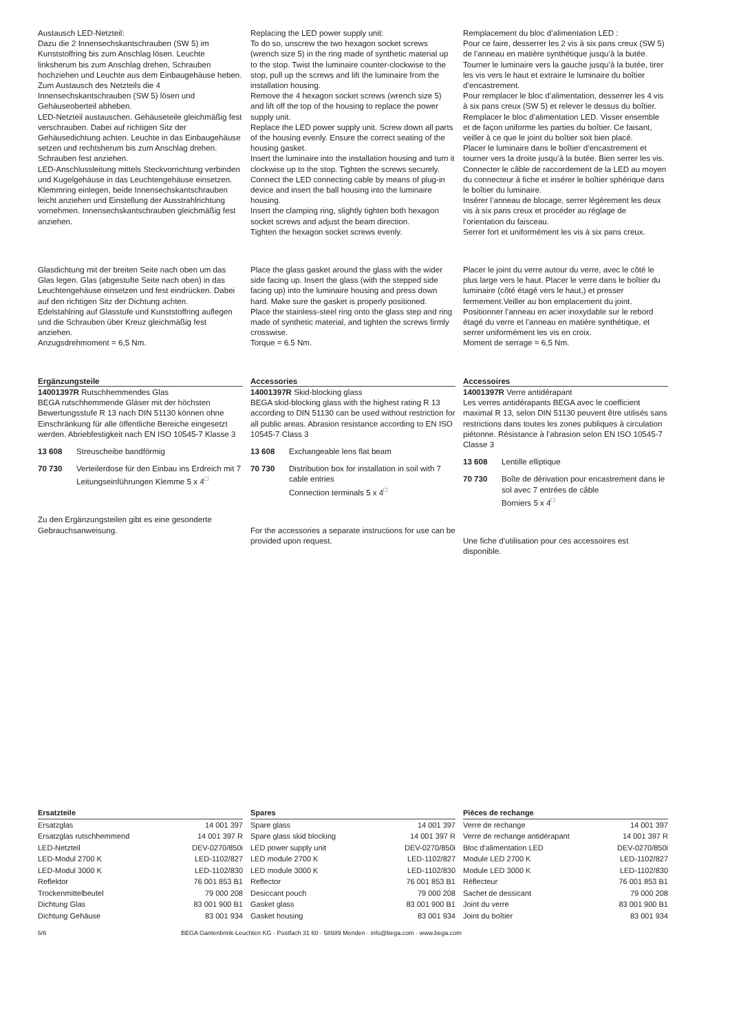Austausch LED-Netzteil:
Dazu die 2 Innensechskantschrauben (SW 5) im Kunststoffring bis zum Anschlag lösen. Leuchte linksherum bis zum Anschlag drehen, Schrauben hochziehen und Leuchte aus dem Einbaugehäuse heben.
Zum Austausch des Netzteils die 4 Innensechskantschrauben (SW 5) lösen und Gehäuseoberteil abheben.
LED-Netzteil austauschen. Gehäuseteile gleichmäßig fest verschrauben. Dabei auf richtigen Sitz der Gehäusedichtung achten. Leuchte in das Einbaugehäuse setzen und rechtsherum bis zum Anschlag drehen. Schrauben fest anziehen.
LED-Anschlussleitung mittels Steckvorrichtung verbinden und Kugelgehäuse in das Leuchtengehäuse einsetzen.
Klemmring einlegen, beide Innensechskantschrauben leicht anziehen und Einstellung der Ausstrahlrichtung vornehmen. Innensechskantschrauben gleichmäßig fest anziehen.
Replacing the LED power supply unit:
To do so, unscrew the two hexagon socket screws (wrench size 5) in the ring made of synthetic material up to the stop. Twist the luminaire counter-clockwise to the stop, pull up the screws and lift the luminaire from the installation housing.
Remove the 4 hexagon socket screws (wrench size 5) and lift off the top of the housing to replace the power supply unit.
Replace the LED power supply unit. Screw down all parts of the housing evenly. Ensure the correct seating of the housing gasket.
Insert the luminaire into the installation housing and turn it clockwise up to the stop. Tighten the screws securely.
Connect the LED connecting cable by means of plug-in device and insert the ball housing into the luminaire housing.
Insert the clamping ring, slightly tighten both hexagon socket screws and adjust the beam direction.
Tighten the hexagon socket screws evenly.
Remplacement du bloc d’alimentation LED :
Pour ce faire, desserrer les 2 vis à six pans creux (SW 5) de l’anneau en matière synthétique jusqu’à la butée. Tourner le luminaire vers la gauche jusqu’à la butée, tirer les vis vers le haut et extraire le luminaire du boîtier d’encastrement.
Pour remplacer le bloc d’alimentation, desserrer les 4 vis à six pans creux (SW 5) et relever le dessus du boîtier.
Remplacer le bloc d’alimentation LED. Visser ensemble et de façon uniforme les parties du boîtier. Ce faisant, veiller à ce que le joint du boîtier soit bien placé.
Placer le luminaire dans le boîtier d’encastrement et tourner vers la droite jusqu’à la butée. Bien serrer les vis.
Connecter le câble de raccordement de la LED au moyen du connecteur à fiche et insérer le boîtier sphérique dans le boîtier du luminaire.
Insérer l’anneau de blocage, serrer légèrement les deux vis à six pans creux et procéder au réglage de l’orientation du faisceau.
Serrer fort et uniformément les vis à six pans creux.
Glasdichtung mit der breiten Seite nach oben um das Glas legen. Glas (abgestufte Seite nach oben) in das Leuchtengehäuse einsetzen und fest eindrücken. Dabei auf den richtigen Sitz der Dichtung achten.
Edelstahlring auf Glasstufe und Kunststoffring auflegen und die Schrauben über Kreuz gleichmäßig fest anziehen.
Anzugsdrehmoment = 6,5 Nm.
Place the glass gasket around the glass with the wider side facing up. Insert the glass (with the stepped side facing up) into the luminaire housing and press down hard. Make sure the gasket is properly positioned.
Place the stainless-steel ring onto the glass step and ring made of synthetic material, and tighten the screws firmly crosswise.
Torque = 6.5 Nm.
Placer le joint du verre autour du verre, avec le côté le plus large vers le haut. Placer le verre dans le boîtier du luminaire (côté étagé vers le haut,) et presser fermement.Veiller au bon emplacement du joint.
Positionner l’anneau en acier inoxydable sur le rebord étagé du verre et l’anneau en matière synthétique, et serrer uniformément les vis en croix.
Moment de serrage = 6,5 Nm.
Ergänzungsteile
14001397R Rutschhemmendes Glas
BEGA rutschhemmende Gläser mit der höchsten Bewertungsstufe R 13 nach DIN 51130 können ohne Einschränkung für alle öffentliche Bereiche eingesetzt werden. Abriebfestigkeit nach EN ISO 10545-7 Klasse 3
13 608 Streuscheibe bandförmig
70 730 Verteilerdose für den Einbau ins Erdreich mit 7 Leitungseinführungen Klemme 5 x 4<sup>□</sup>
Zu den Ergänzungsteilen gibt es eine gesonderte Gebrauchsanweisung.
Accessories
14001397R Skid-blocking glass
BEGA skid-blocking glass with the highest rating R 13 according to DIN 51130 can be used without restriction for all public areas. Abrasion resistance according to EN ISO 10545-7 Class 3
13 608 Exchangeable lens flat beam
70 730 Distribution box for installation in soil with 7 cable entries
Connection terminals 5 x 4<sup>□</sup>
For the accessories a separate instructions for use can be provided upon request.
Accessoires
14001397R Verre antidérapant
Les verres antidérapants BEGA avec le coefficient maximal R 13, selon DIN 51130 peuvent être utilisés sans restrictions dans toutes les zones publiques à circulation piétonne. Résistance à l’abrasion selon EN ISO 10545-7 Classe 3
13 608 Lentille elliptique
70 730 Boîte de dérivation pour encastrement dans le sol avec 7 entrées de câble
Borniers 5 x 4<sup>□</sup>
Une fiche d’utilisation pour ces accessoires est disponible.
| Ersatzteile | |
| --- | --- |
| Ersatzglas | 14 001 397 |
| Ersatzglas rutschhemmend | 14 001 397 R |
| LED-Netzteil | DEV-0270/850i |
| LED-Modul 2700 K | LED-1102/827 |
| LED-Modul 3000 K | LED-1102/830 |
| Reflektor | 76 001 853 B1 |
| Trockenmittelbeutel | 79 000 208 |
| Dichtung Glas | 83 001 900 B1 |
| Dichtung Gehäuse | 83 001 934 |
| Spares | |
| --- | --- |
| Spare glass | 14 001 397 |
| Spare glass skid blocking | 14 001 397 R |
| LED power supply unit | DEV-0270/850i |
| LED module 2700 K | LED-1102/827 |
| LED module 3000 K | LED-1102/830 |
| Reflector | 76 001 853 B1 |
| Desiccant pouch | 79 000 208 |
| Gasket glass | 83 001 900 B1 |
| Gasket housing | 83 001 934 |
| Pièces de rechange | |
| --- | --- |
| Verre de rechange | 14 001 397 |
| Verre de rechange antidérapant | 14 001 397 R |
| Bloc d’alimentation LED | DEV-0270/850i |
| Module LED 2700 K | LED-1102/827 |
| Module LED 3000 K | LED-1102/830 |
| Réflecteur | 76 001 853 B1 |
| Sachet de dessicant | 79 000 208 |
| Joint du verre | 83 001 900 B1 |
| Joint du boîtier | 83 001 934 |
6/6 BEGA Gantenbrink-Leuchten KG · Postfach 31 60 · 58689 Menden · info@bega.com · www.bega.com